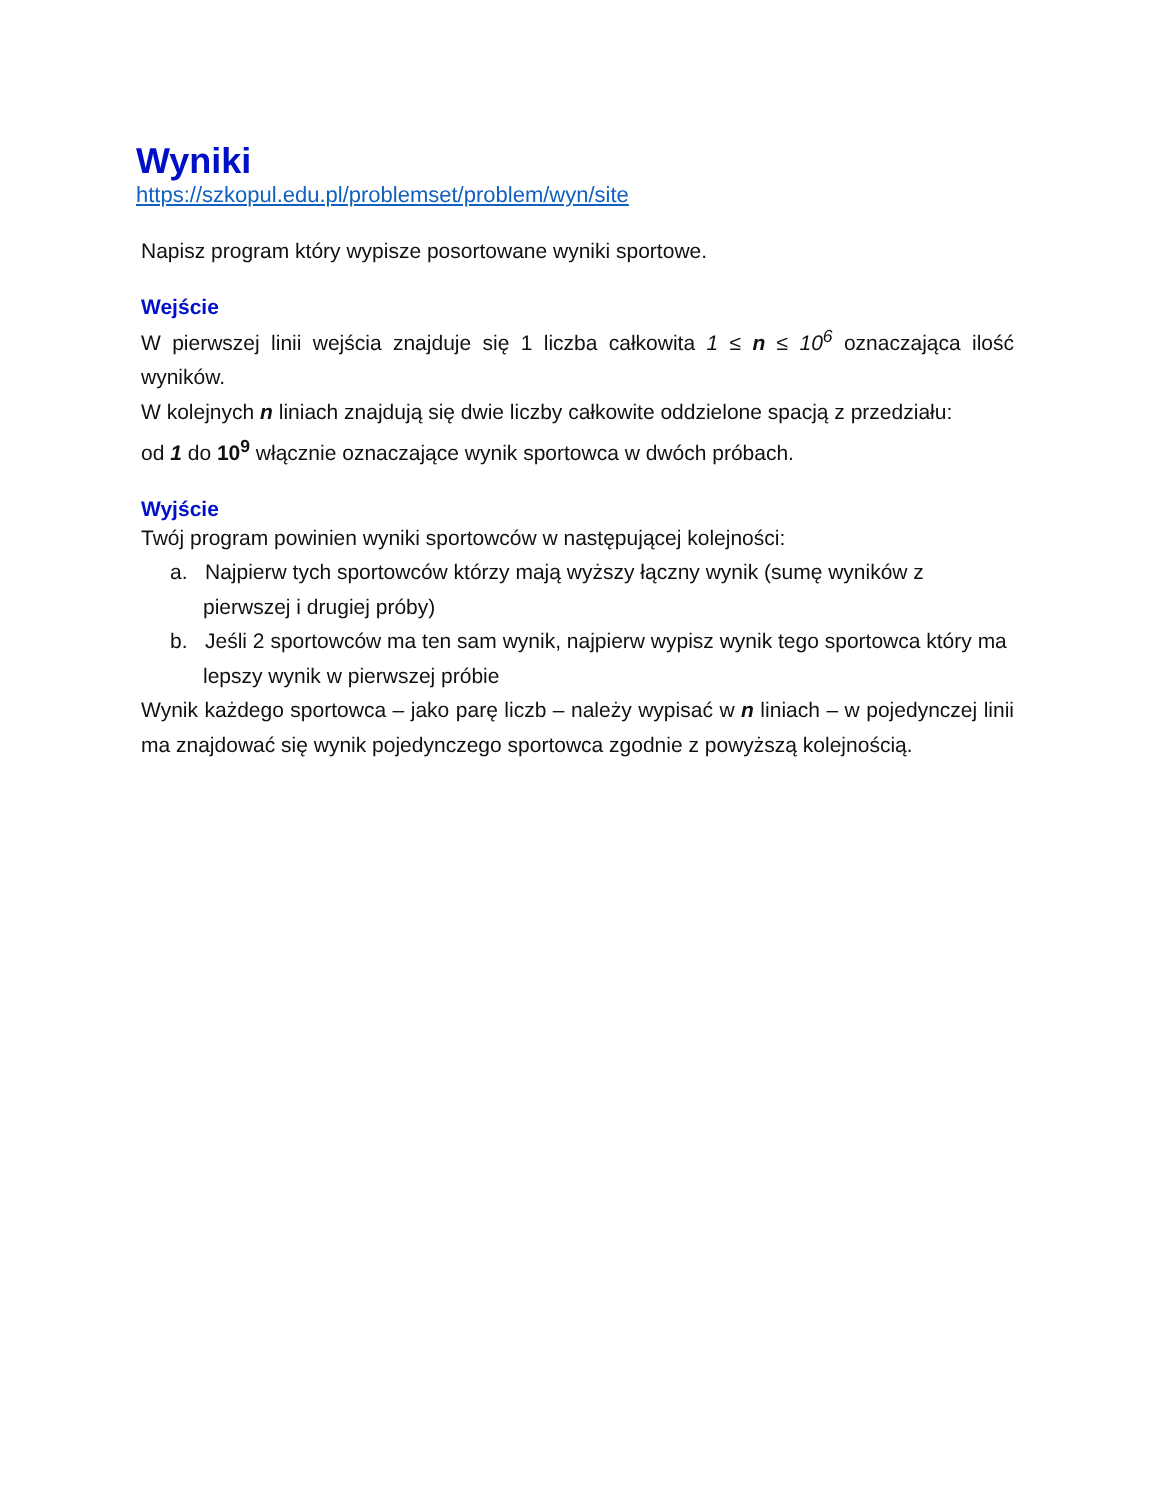Wyniki
https://szkopul.edu.pl/problemset/problem/wyn/site
Napisz program który wypisze posortowane wyniki sportowe.
Wejście
W pierwszej linii wejścia znajduje się 1 liczba całkowita 1 ≤ n ≤ 10<sup>6</sup> oznaczająca ilość wyników.
W kolejnych n liniach znajdują się dwie liczby całkowite oddzielone spacją z przedziału:
od 1 do 10<sup>9</sup> włącznie oznaczające wynik sportowca w dwóch próbach.
Wyjście
Twój program powinien wyniki sportowców w następującej kolejności:
a. Najpierw tych sportowców którzy mają wyższy łączny wynik (sumę wyników z pierwszej i drugiej próby)
b. Jeśli 2 sportowców ma ten sam wynik, najpierw wypisz wynik tego sportowca który ma lepszy wynik w pierwszej próbie
Wynik każdego sportowca – jako parę liczb – należy wypisać w n liniach – w pojedynczej linii ma znajdować się wynik pojedynczego sportowca zgodnie z powyższą kolejnością.